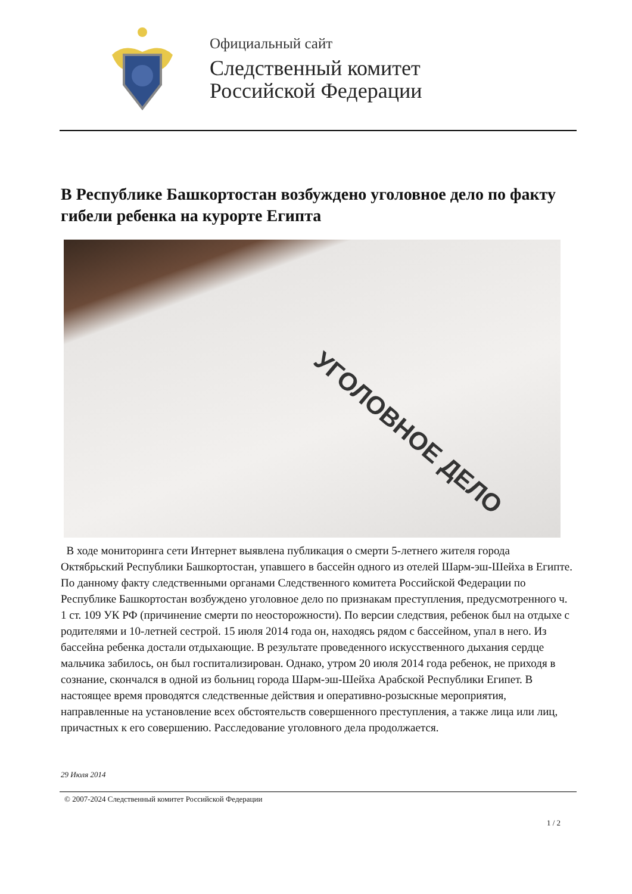Официальный сайт
Следственный комитет
Российской Федерации
В Республике Башкортостан возбуждено уголовное дело по факту гибели ребенка на курорте Египта
УГОЛОВНОЕ ДЕЛО
В ходе мониторинга сети Интернет выявлена публикация о смерти 5-летнего жителя города Октябрьский Республики Башкортостан, упавшего в бассейн одного из отелей Шарм-эш-Шейха в Египте. По данному факту следственными органами Следственного комитета Российской Федерации по Республике Башкортостан возбуждено уголовное дело по признакам преступления, предусмотренного ч. 1 ст. 109 УК РФ (причинение смерти по неосторожности). По версии следствия, ребенок был на отдыхе с родителями и 10-летней сестрой. 15 июля 2014 года он, находясь рядом с бассейном, упал в него. Из бассейна ребенка достали отдыхающие. В результате проведенного искусственного дыхания сердце мальчика забилось, он был госпитализирован. Однако, утром 20 июля 2014 года ребенок, не приходя в сознание, скончался в одной из больниц города Шарм-эш-Шейха Арабской Республики Египет. В настоящее время проводятся следственные действия и оперативно-розыскные мероприятия, направленные на установление всех обстоятельств совершенного преступления, а также лица или лиц, причастных к его совершению. Расследование уголовного дела продолжается.
29 Июля 2014
© 2007-2024 Следственный комитет Российской Федерации
1 / 2